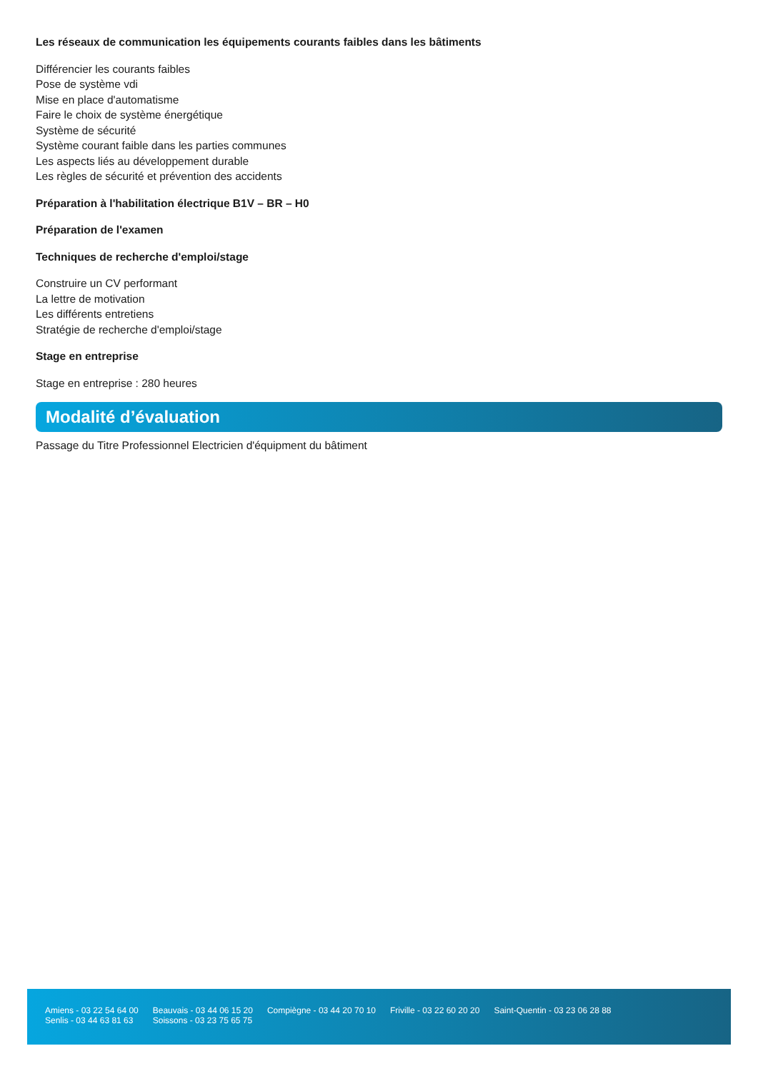Les réseaux de communication les équipements courants faibles dans les bâtiments
Différencier les courants faibles
Pose de système vdi
Mise en place d'automatisme
Faire le choix de système énergétique
Système de sécurité
Système courant faible dans les parties communes
Les aspects liés au développement durable
Les règles de sécurité et prévention des accidents
Préparation à l'habilitation électrique B1V – BR – H0
Préparation de l'examen
Techniques de recherche d'emploi/stage
Construire un CV performant
La lettre de motivation
Les différents entretiens
Stratégie de recherche d'emploi/stage
Stage en entreprise
Stage en entreprise : 280 heures
Modalité d’évaluation
Passage du Titre Professionnel Electricien d'équipment du bâtiment
Amiens - 03 22 54 64 00
Senlis - 03 44 63 81 63
Beauvais - 03 44 06 15 20
Soissons - 03 23 75 65 75
Compiègne - 03 44 20 70 10 Friville - 03 22 60 20 20 Saint-Quentin - 03 23 06 28 88